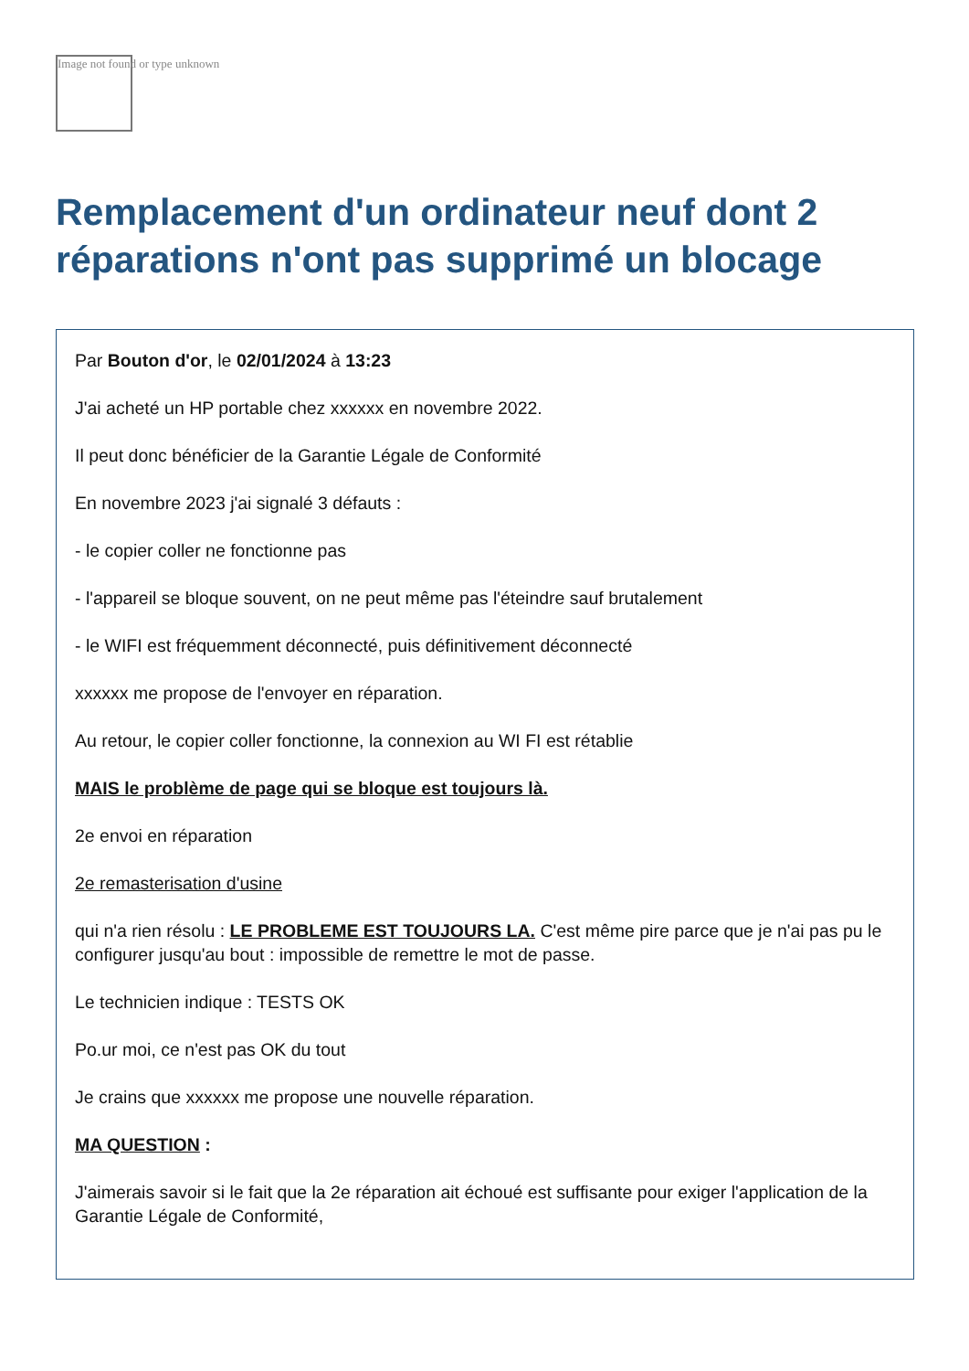Image not found or type unknown
Remplacement d'un ordinateur neuf dont 2 réparations n'ont pas supprimé un blocage
Par Bouton d'or, le 02/01/2024 à 13:23
J'ai acheté un HP portable chez xxxxxx en novembre 2022.
Il peut donc bénéficier de la Garantie Légale de Conformité
En novembre 2023 j'ai signalé 3 défauts :
- le copier coller ne fonctionne pas
- l'appareil se bloque souvent, on ne peut même pas l'éteindre sauf brutalement
- le WIFI est fréquemment déconnecté, puis définitivement déconnecté
xxxxxx me propose de l'envoyer en réparation.
Au retour, le copier coller fonctionne, la connexion au WI FI est rétablie
MAIS le problème de page qui se bloque est toujours là.
2e envoi en réparation
2e remasterisation d'usine
qui n'a rien résolu : LE PROBLEME EST TOUJOURS LA. C'est même pire parce que je n'ai pas pu le configurer jusqu'au bout : impossible de remettre le mot de passe.
Le technicien indique : TESTS OK
Po.ur moi, ce n'est pas OK du tout
Je crains que xxxxxx me propose une nouvelle réparation.
MA QUESTION :
J'aimerais savoir si le fait que la 2e réparation ait échoué est suffisante pour exiger l'application de la Garantie Légale de Conformité,